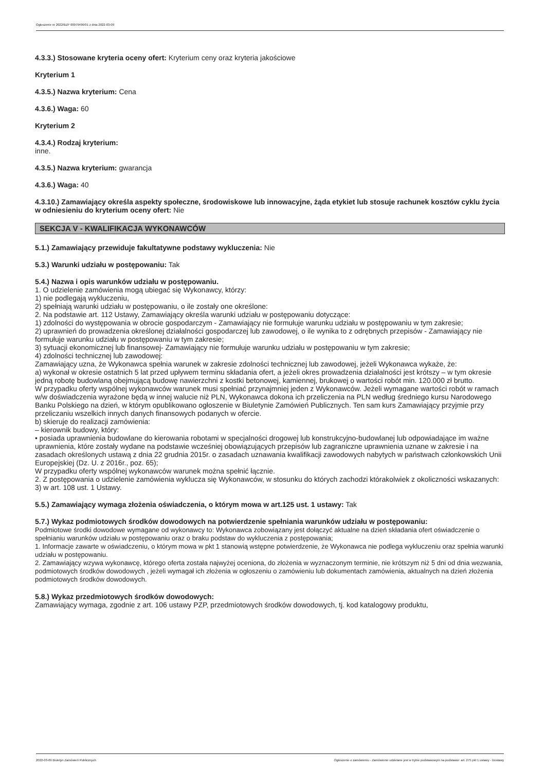Ogłoszenie nr 2022/BZP 00079496/01 z dnia 2022-03-09
4.3.3.) Stosowane kryteria oceny ofert: Kryterium ceny oraz kryteria jakościowe
Kryterium 1
4.3.5.) Nazwa kryterium: Cena
4.3.6.) Waga: 60
Kryterium 2
4.3.4.) Rodzaj kryterium:
inne.
4.3.5.) Nazwa kryterium: gwarancja
4.3.6.) Waga: 40
4.3.10.) Zamawiający określa aspekty społeczne, środowiskowe lub innowacyjne, żąda etykiet lub stosuje rachunek kosztów cyklu życia w odniesieniu do kryterium oceny ofert: Nie
SEKCJA V - KWALIFIKACJA WYKONAWCÓW
5.1.) Zamawiający przewiduje fakultatywne podstawy wykluczenia: Nie
5.3.) Warunki udziału w postępowaniu: Tak
5.4.) Nazwa i opis warunków udziału w postępowaniu.
1. O udzielenie zamówienia mogą ubiegać się Wykonawcy, którzy:
1) nie podlegają wykluczeniu,
2) spełniają warunki udziału w postępowaniu, o ile zostały one określone:
2. Na podstawie art. 112 Ustawy, Zamawiający określa warunki udziału w postępowaniu dotyczące:
1) zdolności do występowania w obrocie gospodarczym - Zamawiający nie formułuje warunku udziału w postępowaniu w tym zakresie;
2) uprawnień do prowadzenia określonej działalności gospodarczej lub zawodowej, o ile wynika to z odrębnych przepisów - Zamawiający nie formułuje warunku udziału w postępowaniu w tym zakresie;
3) sytuacji ekonomicznej lub finansowej- Zamawiający nie formułuje warunku udziału w postępowaniu w tym zakresie;
4) zdolności technicznej lub zawodowej:
Zamawiający uzna, że Wykonawca spełnia warunek w zakresie zdolności technicznej lub zawodowej, jeżeli Wykonawca wykaże, że:
a) wykonał w okresie ostatnich 5 lat przed upływem terminu składania ofert, a jeżeli okres prowadzenia działalności jest krótszy – w tym okresie jedną robotę budowlaną obejmującą budowę nawierzchni z kostki betonowej, kamiennej, brukowej o wartości robót min. 120.000 zł brutto.
W przypadku oferty wspólnej wykonawców warunek musi spełniać przynajmniej jeden z Wykonawców. Jeżeli wymagane wartości robót w ramach w/w doświadczenia wyrażone będą w innej walucie niż PLN, Wykonawca dokona ich przeliczenia na PLN według średniego kursu Narodowego Banku Polskiego na dzień, w którym opublikowano ogłoszenie w Biuletynie Zamówień Publicznych. Ten sam kurs Zamawiający przyjmie przy przeliczaniu wszelkich innych danych finansowych podanych w ofercie.
b) skieruje do realizacji zamówienia:
– kierownik budowy, który:
• posiada uprawnienia budowlane do kierowania robotami w specjalności drogowej lub konstrukcyjno-budowlanej lub odpowiadające im ważne uprawnienia, które zostały wydane na podstawie wcześniej obowiązujących przepisów lub zagraniczne uprawnienia uznane w zakresie i na zasadach określonych ustawą z dnia 22 grudnia 2015r. o zasadach uznawania kwalifikacji zawodowych nabytych w państwach członkowskich Unii Europejskiej (Dz. U. z 2016r., poz. 65);
W przypadku oferty wspólnej wykonawców warunek można spełnić łącznie.
2. Z postępowania o udzielenie zamówienia wyklucza się Wykonawców, w stosunku do których zachodzi którakolwiek z okoliczności wskazanych:
3) w art. 108 ust. 1 Ustawy.
5.5.) Zamawiający wymaga złożenia oświadczenia, o którym mowa w art.125 ust. 1 ustawy: Tak
5.7.) Wykaz podmiotowych środków dowodowych na potwierdzenie spełniania warunków udziału w postępowaniu:
Podmiotowe środki dowodowe wymagane od wykonawcy to: Wykonawca zobowiązany jest dołączyć aktualne na dzień składania ofert oświadczenie o spełnianiu warunków udziału w postępowaniu oraz o braku podstaw do wykluczenia z postępowania;
1. Informacje zawarte w oświadczeniu, o którym mowa w pkt 1 stanowią wstępne potwierdzenie, że Wykonawca nie podlega wykluczeniu oraz spełnia warunki udziału w postępowaniu.
2. Zamawiający wzywa wykonawcę, którego oferta została najwyżej oceniona, do złożenia w wyznaczonym terminie, nie krótszym niż 5 dni od dnia wezwania, podmiotowych środków dowodowych , jeżeli wymagał ich złożenia w ogłoszeniu o zamówieniu lub dokumentach zamówienia, aktualnych na dzień złożenia podmiotowych środków dowodowych.
5.8.) Wykaz przedmiotowych środków dowodowych:
Zamawiający wymaga, zgodnie z art. 106 ustawy PZP, przedmiotowych środków dowodowych, tj. kod katalogowy produktu,
2022-03-09 Biuletyn Zamówień Publicznych Ogłoszenie o zamówieniu - Zamówienie udzielane jest w trybie podstawowym na podstawie: art. 275 pkt 1 ustawy - Dostawy